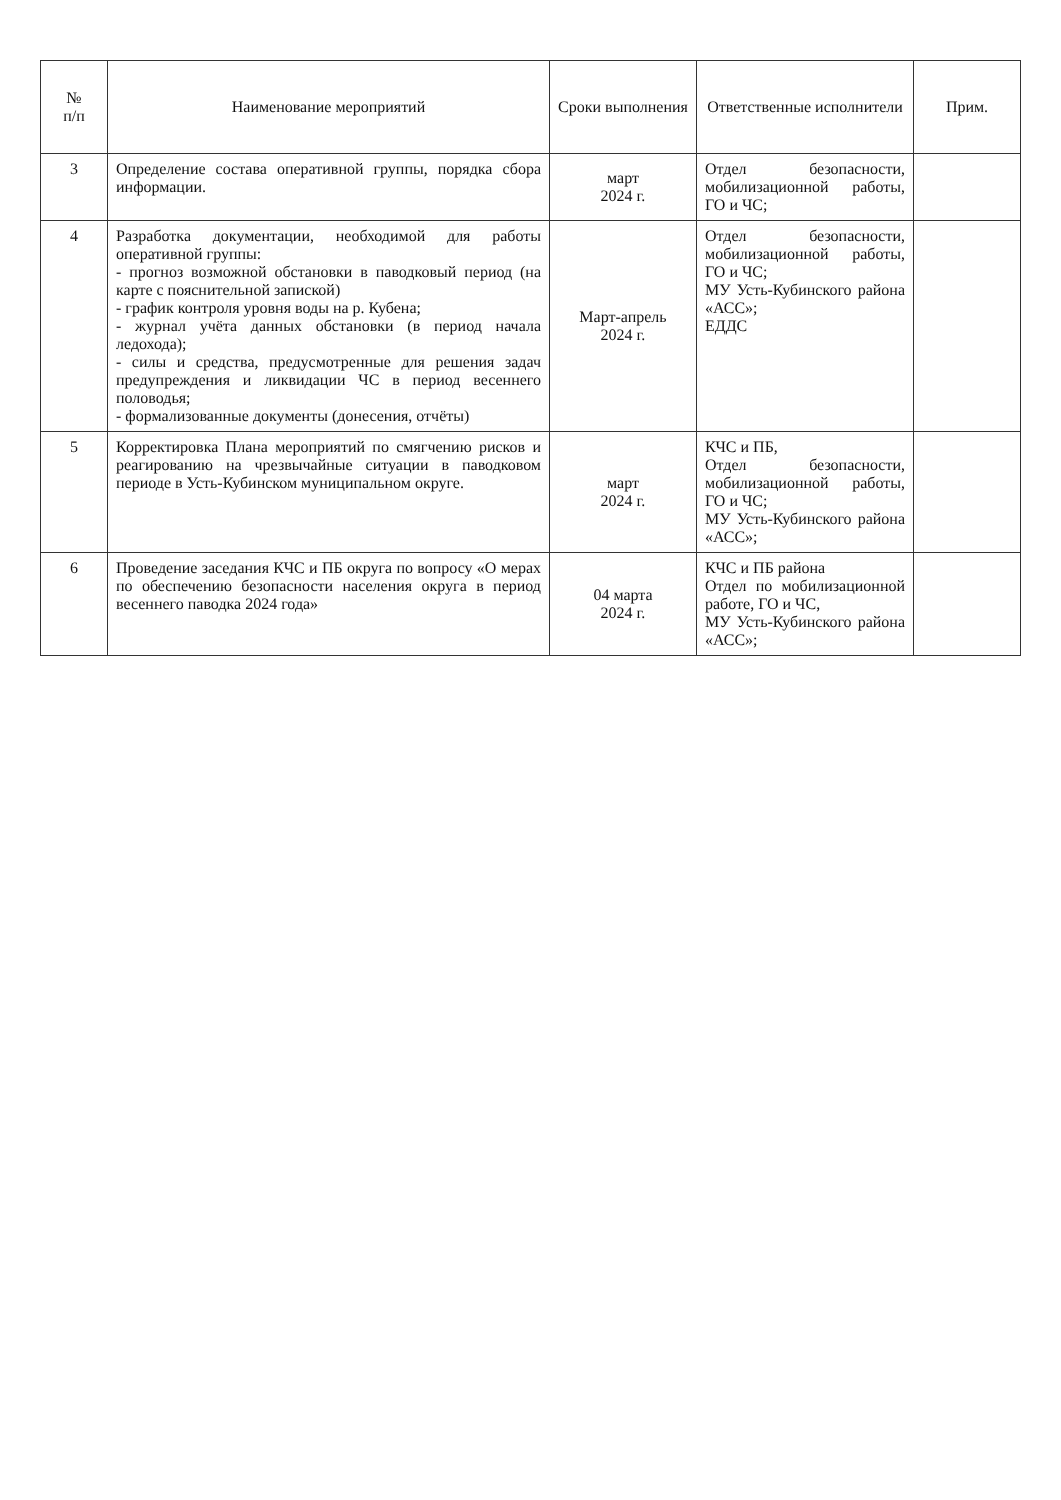| № п/п | Наименование мероприятий | Сроки выполнения | Ответственные исполнители | Прим. |
| --- | --- | --- | --- | --- |
| 3 | Определение состава оперативной группы, порядка сбора информации. | март 2024 г. | Отдел безопасности, мобилизационной работы, ГО и ЧС; | |
| 4 | Разработка документации, необходимой для работы оперативной группы: - прогноз возможной обстановки в паводковый период (на карте с пояснительной запиской) - график контроля уровня воды на р. Кубена; - журнал учёта данных обстановки (в период начала ледохода); - силы и средства, предусмотренные для решения задач предупреждения и ликвидации ЧС в период весеннего половодья; - формализованные документы (донесения, отчёты) | Март-апрель 2024 г. | Отдел безопасности, мобилизационной работы, ГО и ЧС; МУ Усть-Кубинского района «АСС»; ЕДДС | |
| 5 | Корректировка Плана мероприятий по смягчению рисков и реагированию на чрезвычайные ситуации в паводковом периоде в Усть-Кубинском муниципальном округе. | март 2024 г. | КЧС и ПБ, Отдел безопасности, мобилизационной работы, ГО и ЧС; МУ Усть-Кубинского района «АСС»; | |
| 6 | Проведение заседания КЧС и ПБ округа по вопросу «О мерах по обеспечению безопасности населения округа в период весеннего паводка 2024 года» | 04 марта 2024 г. | КЧС и ПБ района Отдел по мобилизационной работе, ГО и ЧС, МУ Усть-Кубинского района «АСС»; | |